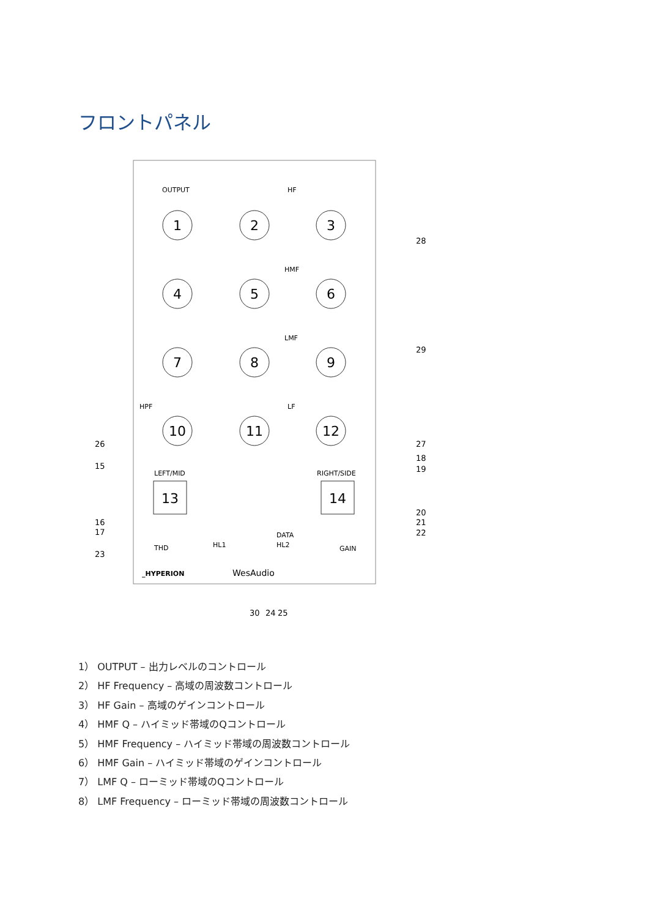フロントパネル
1
2
3
4
5
6
7
8
9
10
11
12
13
14
OUTPUT
HF
HMF
LMF
HPF
LF
LEFT/MID
RIGHT/SIDE
_HYPERION
WesAudio
THD
GAIN
DATA
HL2
HL1
28
29
27
18
19
20
21
22
26
15
16
17
23
30
24
25
1） OUTPUT – 出力レベルのコントロール
2） HF Frequency – 高域の周波数コントロール
3） HF Gain – 高域のゲインコントロール
4） HMF Q – ハイミッド帯域のQコントロール
5） HMF Frequency – ハイミッド帯域の周波数コントロール
6） HMF Gain – ハイミッド帯域のゲインコントロール
7） LMF Q – ローミッド帯域のQコントロール
8） LMF Frequency – ローミッド帯域の周波数コントロール